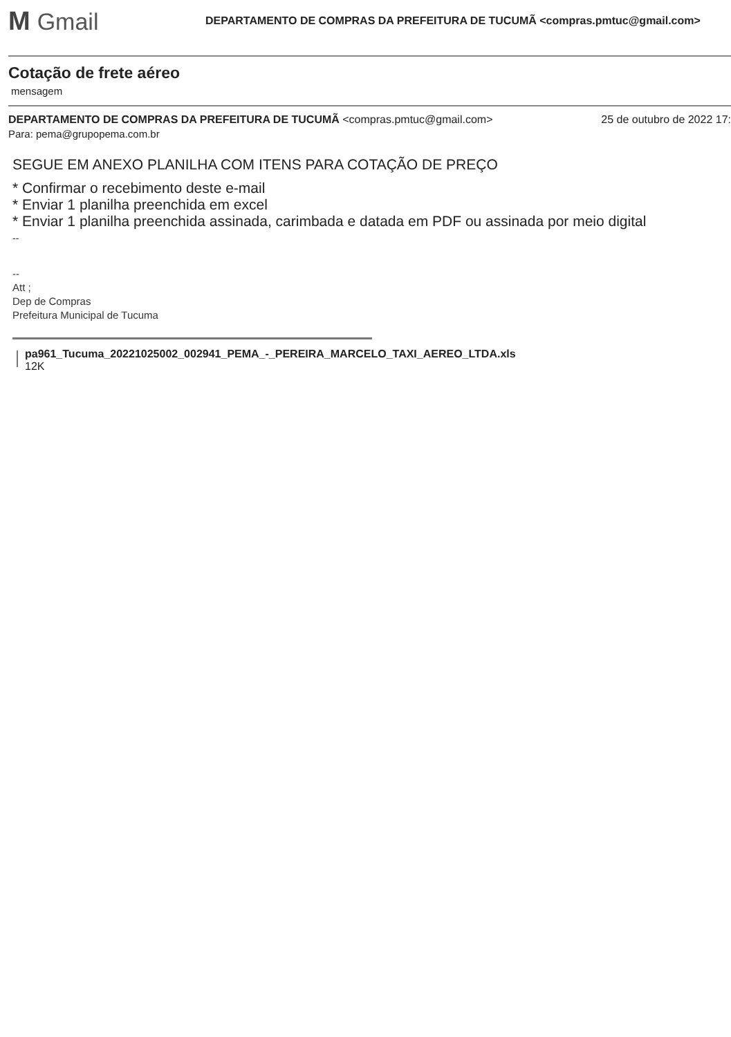M Gmail
DEPARTAMENTO DE COMPRAS DA PREFEITURA DE TUCUMÃ <compras.pmtuc@gmail.com>
Cotação de frete aéreo
mensagem
DEPARTAMENTO DE COMPRAS DA PREFEITURA DE TUCUMÃ <compras.pmtuc@gmail.com> 25 de outubro de 2022 17:
Para: pema@grupopema.com.br
SEGUE EM ANEXO PLANILHA COM ITENS PARA COTAÇÃO DE PREÇO
* Confirmar o recebimento deste e-mail
* Enviar 1 planilha preenchida em excel
* Enviar 1 planilha preenchida assinada, carimbada e datada em PDF ou assinada por meio digital
--
--
Att ;
Dep de Compras
Prefeitura Municipal de Tucuma
pa961_Tucuma_20221025002_002941_PEMA_-_PEREIRA_MARCELO_TAXI_AEREO_LTDA.xls
12K